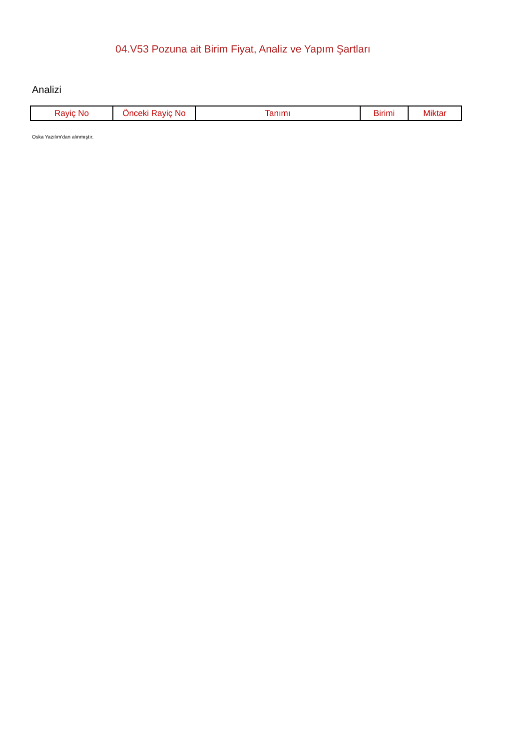04.V53 Pozuna ait Birim Fiyat, Analiz ve Yapım Şartları
Analizi
| Rayiç No | Önceki Rayiç No | Tanımı | Birimi | Miktar |
| --- | --- | --- | --- | --- |
Oska Yazılım'dan alınmıştır.